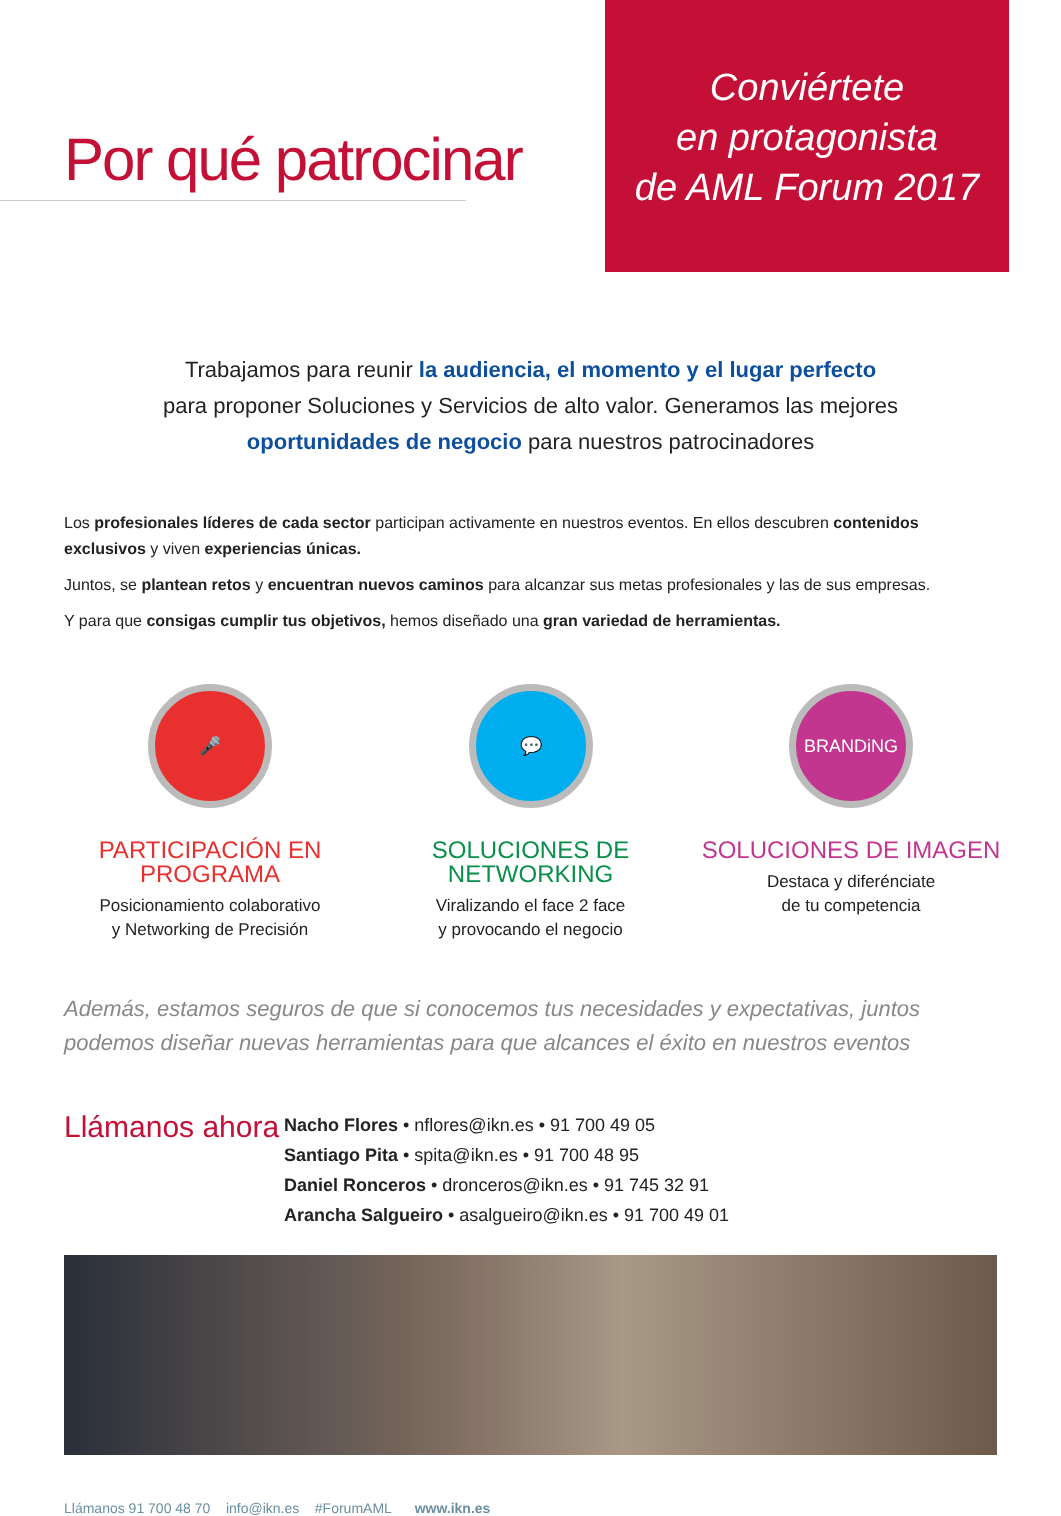Por qué patrocinar
Conviértete
en protagonista
de AML Forum 2017
Trabajamos para reunir la audiencia, el momento y el lugar perfecto
para proponer Soluciones y Servicios de alto valor. Generamos las mejores
oportunidades de negocio para nuestros patrocinadores
Los profesionales líderes de cada sector participan activamente en nuestros eventos. En ellos descubren contenidos exclusivos y viven experiencias únicas.
Juntos, se plantean retos y encuentran nuevos caminos para alcanzar sus metas profesionales y las de sus empresas.
Y para que consigas cumplir tus objetivos, hemos diseñado una gran variedad de herramientas.
🎤
PARTICIPACIÓN EN PROGRAMA
Posicionamiento colaborativo
y Networking de Precisión
💬
SOLUCIONES DE NETWORKING
Viralizando el face 2 face
y provocando el negocio
BRANDiNG
SOLUCIONES DE IMAGEN
Destaca y diferénciate
de tu competencia
Además, estamos seguros de que si conocemos tus necesidades y expectativas, juntos podemos diseñar nuevas herramientas para que alcances el éxito en nuestros eventos
Llámanos ahora
Nacho Flores • nflores@ikn.es • 91 700 49 05
Santiago Pita • spita@ikn.es • 91 700 48 95
Daniel Ronceros • dronceros@ikn.es • 91 745 32 91
Arancha Salgueiro • asalgueiro@ikn.es • 91 700 49 01
Llámanos 91 700 48 70 info@ikn.es #ForumAML www.ikn.es